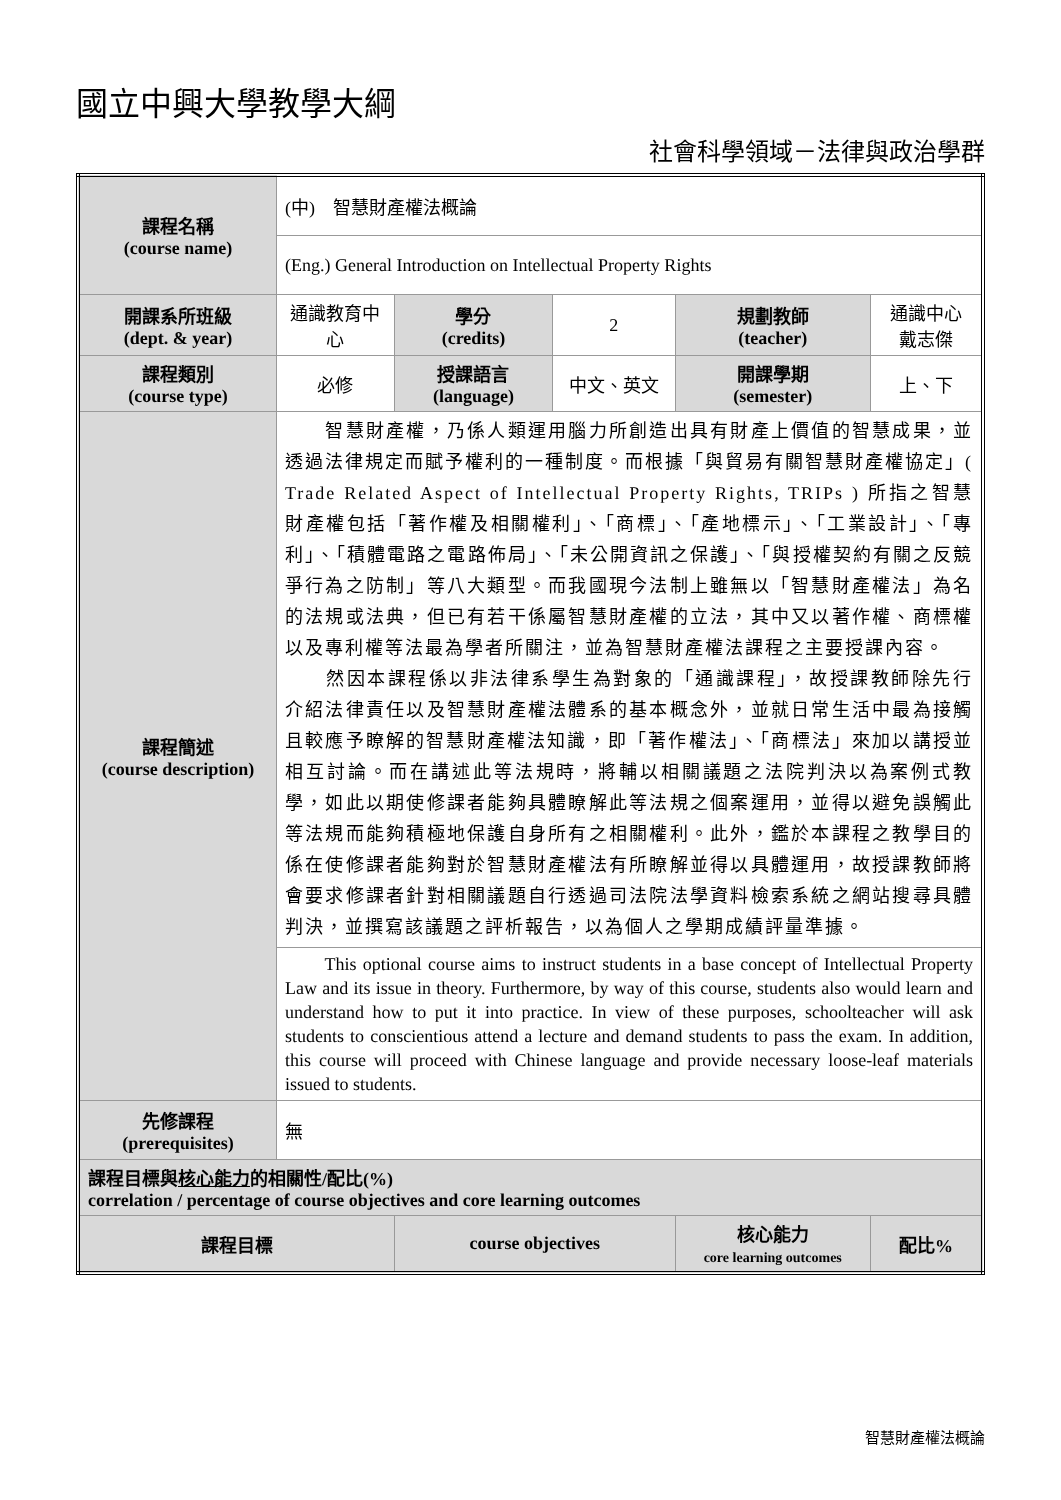國立中興大學教學大綱
社會科學領域－法律與政治學群
| 課程名稱 (course name) | (中) 智慧財產權法概論 | | | | |
| | (Eng.) General Introduction on Intellectual Property Rights | | | | |
| 開課系所班級 (dept. & year) | 通識教育中心 | 學分 (credits) | 2 | 規劃教師 (teacher) | 通識中心 戴志傑 |
| 課程類別 (course type) | 必修 | 授課語言 (language) | 中文、英文 | 開課學期 (semester) | 上、下 |
| 課程簡述 (course description) | 智慧財產權，乃係人類運用腦力所創造出具有財產上價值的智慧成果，並透過法律規定而賦予權利的一種制度。而根據「與貿易有關智慧財產權協定」( Trade Related Aspect of Intellectual Property Rights, TRIPs ) 所指之智慧財產權包括「著作權及相關權利」、「商標」、「產地標示」、「工業設計」、「專利」、「積體電路之電路佈局」、「未公開資訊之保護」、「與授權契約有關之反競爭行為之防制」等八大類型。而我國現今法制上雖無以「智慧財產權法」為名的法規或法典，但已有若干係屬智慧財產權的立法，其中又以著作權、商標權以及專利權等法最為學者所關注，並為智慧財產權法課程之主要授課內容。 然因本課程係以非法律系學生為對象的「通識課程」，故授課教師除先行介紹法律責任以及智慧財產權法體系的基本概念外，並就日常生活中最為接觸且較應予瞭解的智慧財產權法知識，即「著作權法」、「商標法」來加以講授並相互討論。而在講述此等法規時，將輔以相關議題之法院判決以為案例式教學，如此以期使修課者能夠具體瞭解此等法規之個案運用，並得以避免誤觸此等法規而能夠積極地保護自身所有之相關權利。此外，鑑於本課程之教學目的係在使修課者能夠對於智慧財產權法有所瞭解並得以具體運用，故授課教師將會要求修課者針對相關議題自行透過司法院法學資料檢索系統之網站搜尋具體判決，並撰寫該議題之評析報告，以為個人之學期成績評量準據。 | | | | |
| | This optional course aims to instruct students in a base concept of Intellectual Property Law and its issue in theory. Furthermore, by way of this course, students also would learn and understand how to put it into practice. In view of these purposes, schoolteacher will ask students to conscientious attend a lecture and demand students to pass the exam. In addition, this course will proceed with Chinese language and provide necessary loose-leaf materials issued to students. | | | | |
| 先修課程 (prerequisites) | 無 | | | | |
| 課程目標與 核心能力 的相關性/配比(%) correlation / percentage of course objectives and core learning outcomes | | | | | |
| 課程目標 | | course objectives | | 核心能力 core learning outcomes | 配比% |
智慧財產權法概論